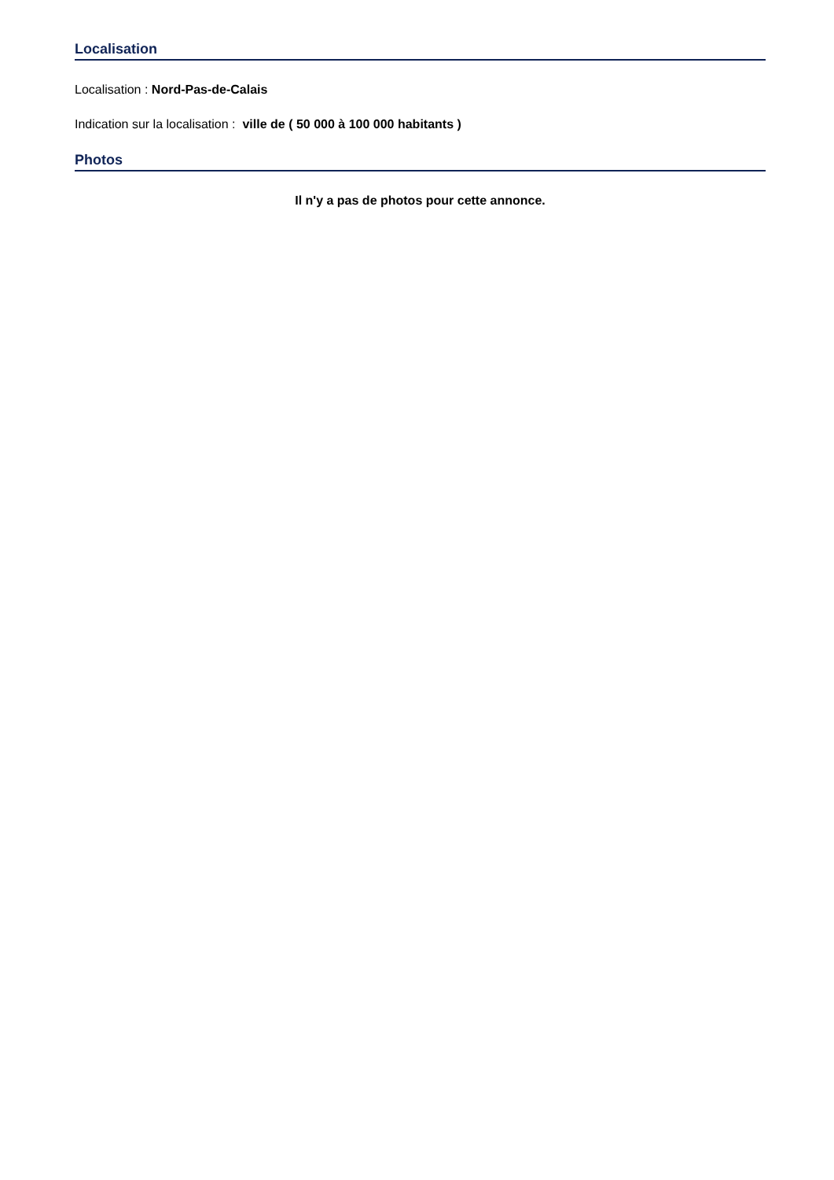Localisation
Localisation : Nord-Pas-de-Calais
Indication sur la localisation : ville de ( 50 000 à 100 000 habitants )
Photos
Il n'y a pas de photos pour cette annonce.